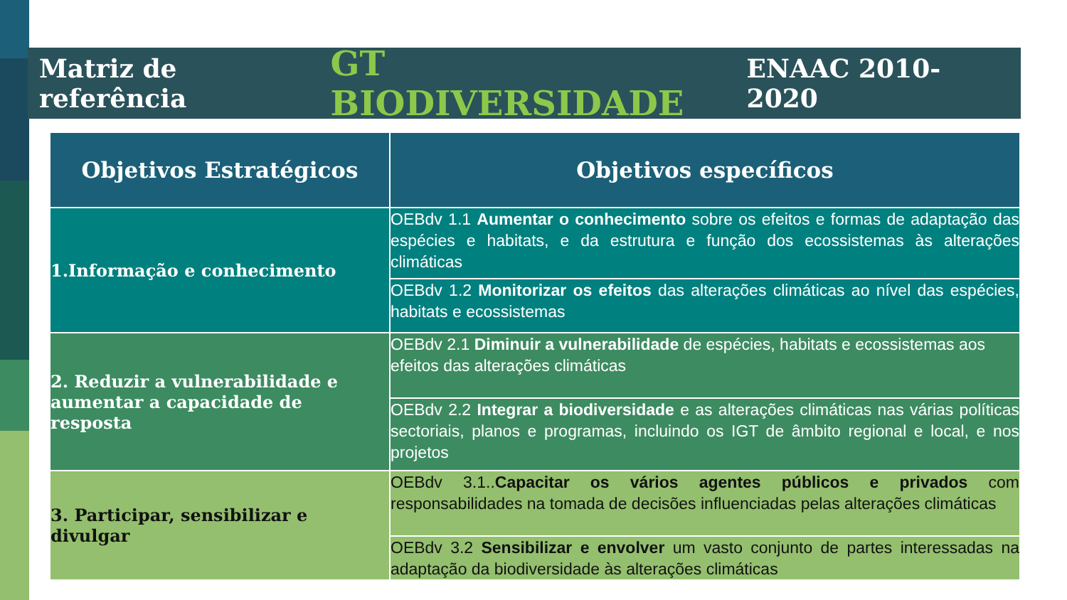Matriz de referência GT BIODIVERSIDADE ENAAC 2010-2020
| Objetivos Estratégicos | Objetivos específicos |
| --- | --- |
| 1.Informação e conhecimento | OEBdv 1.1 Aumentar o conhecimento sobre os efeitos e formas de adaptação das espécies e habitats, e da estrutura e função dos ecossistemas às alterações climáticas |
| | OEBdv 1.2 Monitorizar os efeitos das alterações climáticas ao nível das espécies, habitats e ecossistemas |
| 2. Reduzir a vulnerabilidade e aumentar a capacidade de resposta | OEBdv 2.1 Diminuir a vulnerabilidade de espécies, habitats e ecossistemas aos efeitos das alterações climáticas |
| | OEBdv 2.2 Integrar a biodiversidade e as alterações climáticas nas várias políticas sectoriais, planos e programas, incluindo os IGT de âmbito regional e local, e nos projetos |
| 3. Participar, sensibilizar e divulgar | OEBdv 3.1.. Capacitar os vários agentes públicos e privados com responsabilidades na tomada de decisões influenciadas pelas alterações climáticas |
| | OEBdv 3.2 Sensibilizar e envolver um vasto conjunto de partes interessadas na adaptação da biodiversidade às alterações climáticas |